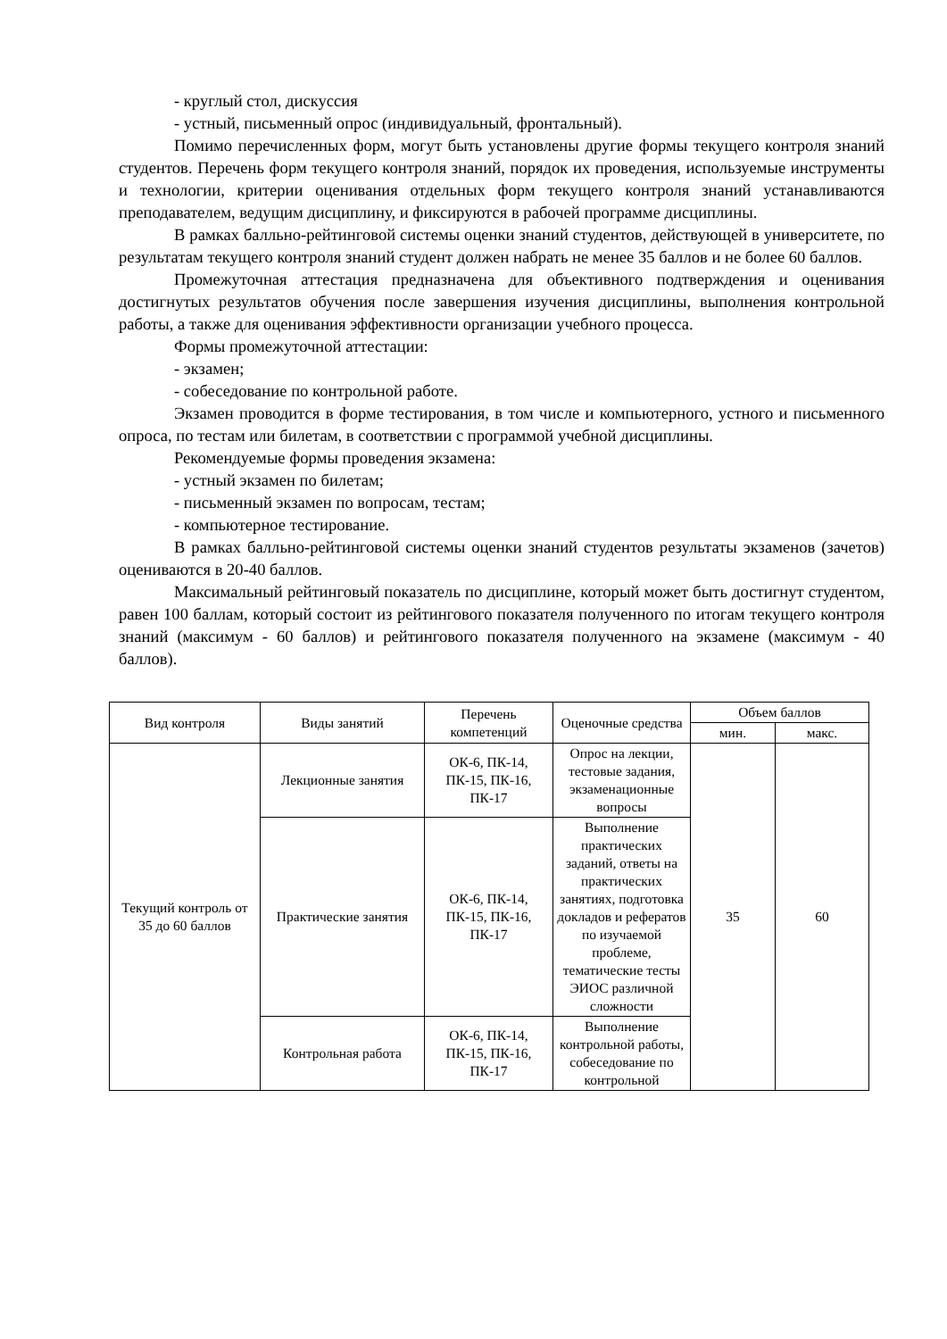- круглый стол, дискуссия
- устный, письменный опрос (индивидуальный, фронтальный).
Помимо перечисленных форм, могут быть установлены другие формы текущего контроля знаний студентов. Перечень форм текущего контроля знаний, порядок их проведения, используемые инструменты и технологии, критерии оценивания отдельных форм текущего контроля знаний устанавливаются преподавателем, ведущим дисциплину, и фиксируются в рабочей программе дисциплины.
В рамках балльно-рейтинговой системы оценки знаний студентов, действующей в университете, по результатам текущего контроля знаний студент должен набрать не менее 35 баллов и не более 60 баллов.
Промежуточная аттестация предназначена для объективного подтверждения и оценивания достигнутых результатов обучения после завершения изучения дисциплины, выполнения контрольной работы, а также для оценивания эффективности организации учебного процесса.
Формы промежуточной аттестации:
- экзамен;
- собеседование по контрольной работе.
Экзамен проводится в форме тестирования, в том числе и компьютерного, устного и письменного опроса, по тестам или билетам, в соответствии с программой учебной дисциплины.
Рекомендуемые формы проведения экзамена:
- устный экзамен по билетам;
- письменный экзамен по вопросам, тестам;
- компьютерное тестирование.
В рамках балльно-рейтинговой системы оценки знаний студентов результаты экзаменов (зачетов) оцениваются в 20-40 баллов.
Максимальный рейтинговый показатель по дисциплине, который может быть достигнут студентом, равен 100 баллам, который состоит из рейтингового показателя полученного по итогам текущего контроля знаний (максимум - 60 баллов) и рейтингового показателя полученного на экзамене (максимум - 40 баллов).
| Вид контроля | Виды занятий | Перечень компетенций | Оценочные средства | Объем баллов | |
| --- | --- | --- | --- | --- | --- |
| | | | | мин. | макс. |
| Текущий контроль от 35 до 60 баллов | Лекционные занятия | ОК-6, ПК-14, ПК-15, ПК-16, ПК-17 | Опрос на лекции, тестовые задания, экзаменационные вопросы | 35 | 60 |
| | Практические занятия | ОК-6, ПК-14, ПК-15, ПК-16, ПК-17 | Выполнение практических заданий, ответы на практических занятиях, подготовка докладов и рефератов по изучаемой проблеме, тематические тесты ЭИОС различной сложности | | |
| | Контрольная работа | ОК-6, ПК-14, ПК-15, ПК-16, ПК-17 | Выполнение контрольной работы, собеседование по контрольной | | |